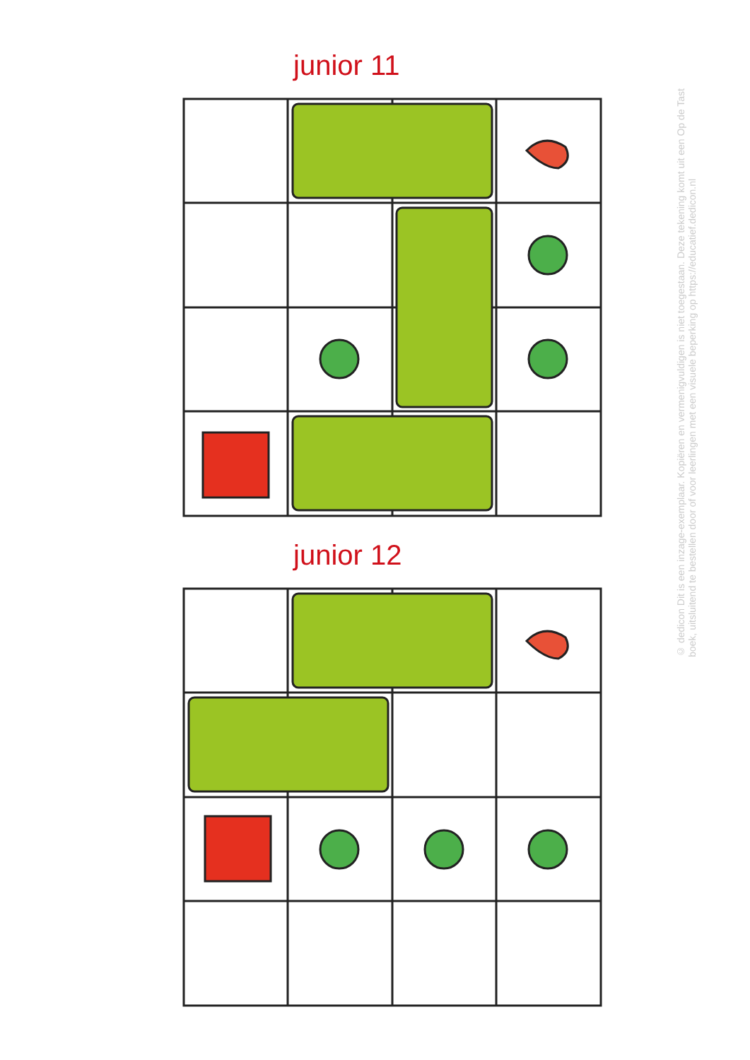junior 11
junior 12
© dedicon Dit is een inzage-exemplaar. Kopiëren en vermenigvuldigen is niet toegestaan. Deze tekening komt uit een Op de Tast boek, uitsluitend te bestellen door of voor leerlingen met een visuele beperking op https://educatief.dedicon.nl